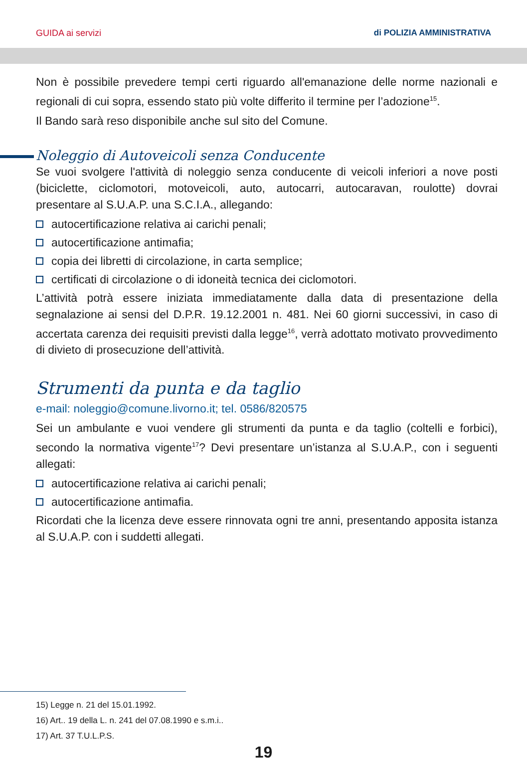GUIDA ai servizi di POLIZIA AMMINISTRATIVA
Non è possibile prevedere tempi certi riguardo all'emanazione delle norme nazionali e regionali di cui sopra, essendo stato più volte differito il termine per l’adozione<sup>15</sup>.
Il Bando sarà reso disponibile anche sul sito del Comune.
Noleggio di Autoveicoli senza Conducente
Se vuoi svolgere l'attività di noleggio senza conducente di veicoli inferiori a nove posti (biciclette, ciclomotori, motoveicoli, auto, autocarri, autocaravan, roulotte) dovrai presentare al S.U.A.P. una S.C.I.A., allegando:
autocertificazione relativa ai carichi penali;
autocertificazione antimafia;
copia dei libretti di circolazione, in carta semplice;
certificati di circolazione o di idoneità tecnica dei ciclomotori.
L’attività potrà essere iniziata immediatamente dalla data di presentazione della segnalazione ai sensi del D.P.R. 19.12.2001 n. 481. Nei 60 giorni successivi, in caso di accertata carenza dei requisiti previsti dalla legge<sup>16</sup>, verrà adottato motivato provvedimento di divieto di prosecuzione dell’attività.
Strumenti da punta e da taglio
e-mail: noleggio@comune.livorno.it; tel. 0586/820575
Sei un ambulante e vuoi vendere gli strumenti da punta e da taglio (coltelli e forbici), secondo la normativa vigente<sup>17</sup>? Devi presentare un’istanza al S.U.A.P., con i seguenti allegati:
autocertificazione relativa ai carichi penali;
autocertificazione antimafia.
Ricordati che la licenza deve essere rinnovata ogni tre anni, presentando apposita istanza al S.U.A.P. con i suddetti allegati.
15) Legge n. 21 del 15.01.1992.
16) Art.. 19 della L. n. 241 del 07.08.1990 e s.m.i..
17) Art. 37 T.U.L.P.S.
19